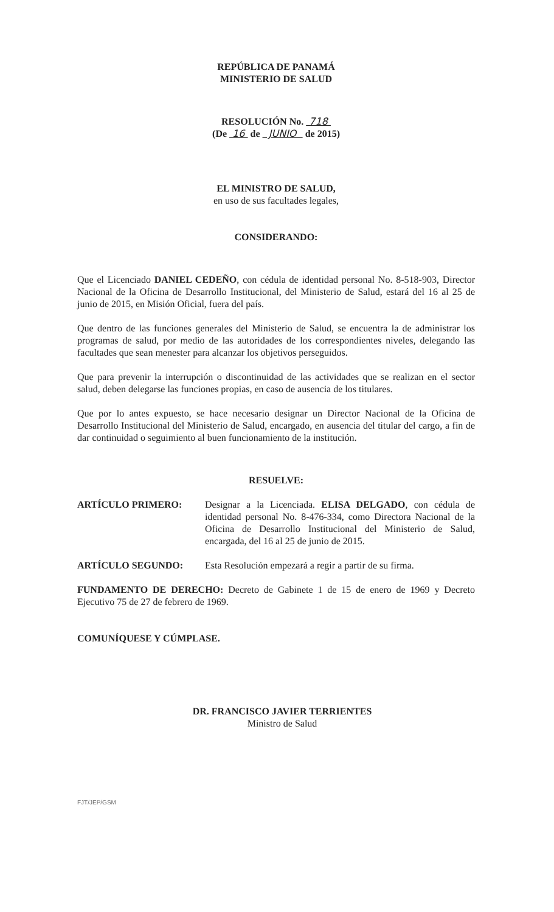REPÚBLICA DE PANAMÁ
MINISTERIO DE SALUD
RESOLUCIÓN No. 718
(De 16 de JUNIO de 2015)
EL MINISTRO DE SALUD,
en uso de sus facultades legales,
CONSIDERANDO:
Que el Licenciado DANIEL CEDEÑO, con cédula de identidad personal No. 8-518-903, Director Nacional de la Oficina de Desarrollo Institucional, del Ministerio de Salud, estará del 16 al 25 de junio de 2015, en Misión Oficial, fuera del país.
Que dentro de las funciones generales del Ministerio de Salud, se encuentra la de administrar los programas de salud, por medio de las autoridades de los correspondientes niveles, delegando las facultades que sean menester para alcanzar los objetivos perseguidos.
Que para prevenir la interrupción o discontinuidad de las actividades que se realizan en el sector salud, deben delegarse las funciones propias, en caso de ausencia de los titulares.
Que por lo antes expuesto, se hace necesario designar un Director Nacional de la Oficina de Desarrollo Institucional del Ministerio de Salud, encargado, en ausencia del titular del cargo, a fin de dar continuidad o seguimiento al buen funcionamiento de la institución.
RESUELVE:
ARTÍCULO PRIMERO: Designar a la Licenciada. ELISA DELGADO, con cédula de identidad personal No. 8-476-334, como Directora Nacional de la Oficina de Desarrollo Institucional del Ministerio de Salud, encargada, del 16 al 25 de junio de 2015.
ARTÍCULO SEGUNDO: Esta Resolución empezará a regir a partir de su firma.
FUNDAMENTO DE DERECHO: Decreto de Gabinete 1 de 15 de enero de 1969 y Decreto Ejecutivo 75 de 27 de febrero de 1969.
COMUNÍQUESE Y CÚMPLASE.
DR. FRANCISCO JAVIER TERRIENTES
Ministro de Salud
FJT/JEP/GSM